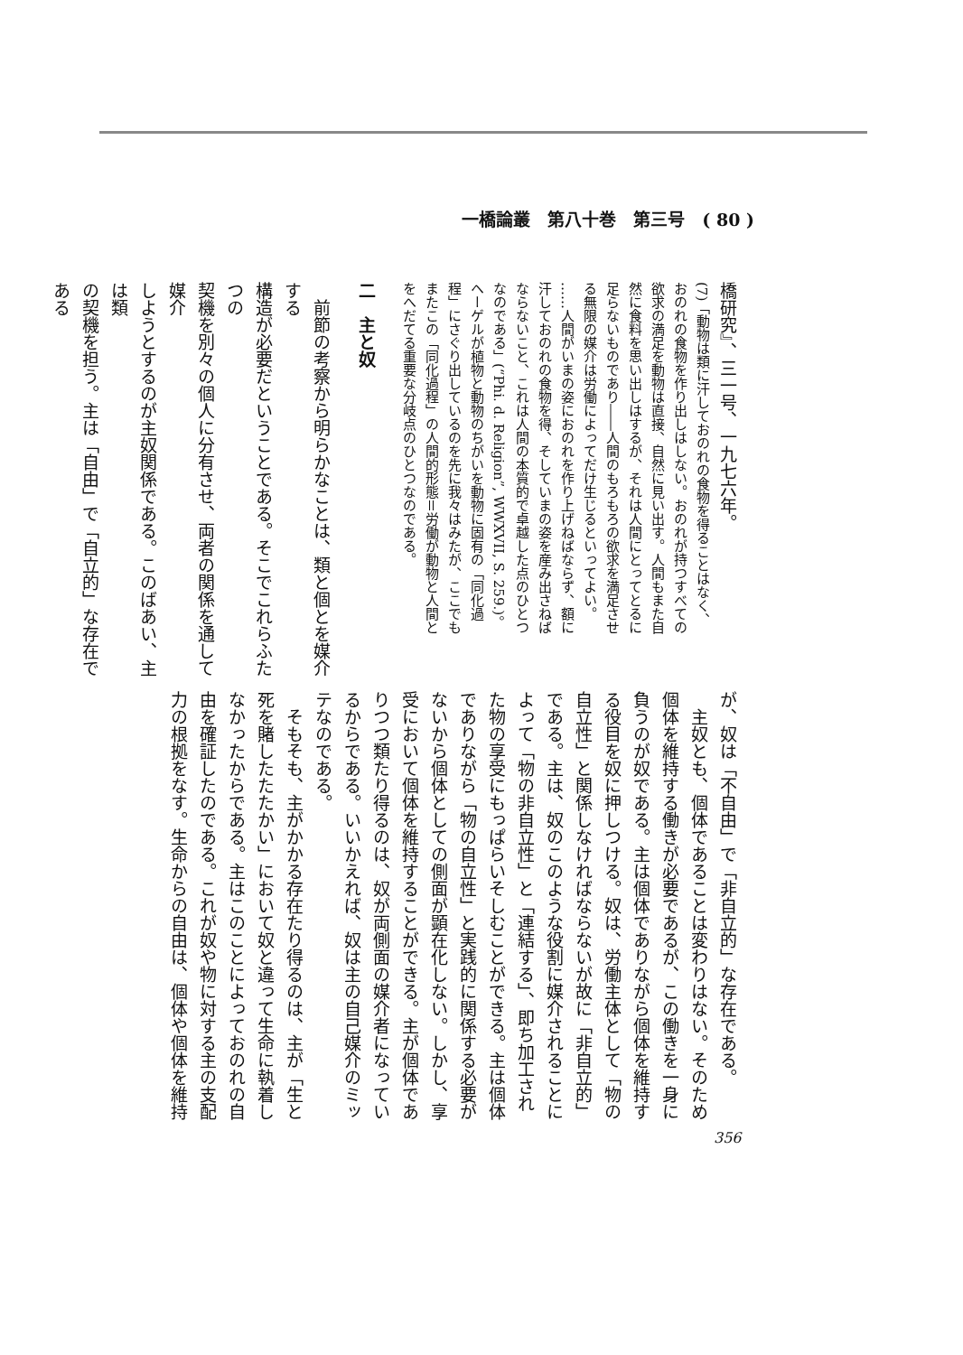一橋論叢　第八十巻　第三号　( 80 )
橋研究』、三一号、一九七六年。
(7)「動物は類に汗しておのれの食物を得ることはなく、
おのれの食物を作り出しはしない。おのれが持つすべての
欲求の満足を動物は直接、自然に見い出す。人間もまた自
然に食料を思い出しはするが、それは人間にとってとるに
足らないものであり――人間のもろもろの欲求を満足させ
る無限の媒介は労働によってだけ生じるといってよい。
……人間がいまの姿におのれを作り上げねばならず、額に
汗しておのれの食物を得、そしていまの姿を産み出さねば
ならないこと、これは人間の本質的で卓越した点のひとつ
なのである」(“Phi. d. Religion”, WWXVII, S. 259.)。
ヘーゲルが植物と動物のちがいを動物に固有の「同化過
程」にさぐり出しているのを先に我々はみたが、ここでも
またこの「同化過程」の人間的形態＝労働が動物と人間と
をへだてる重要な分岐点のひとつなのである。
二　主と奴
　前節の考察から明らかなことは、類と個とを媒介する
構造が必要だということである。そこでこれらふたつの
契機を別々の個人に分有させ、両者の関係を通して媒介
しようとするのが主奴関係である。このばあい、主は類
の契機を担う。主は「自由」で「自立的」な存在である
が、奴は「不自由」で「非自立的」な存在である。
　主奴とも、個体であることは変わりはない。そのため
個体を維持する働きが必要であるが、この働きを一身に
負うのが奴である。主は個体でありながら個体を維持す
る役目を奴に押しつける。奴は、労働主体として「物の
自立性」と関係しなければならないが故に「非自立的」
である。主は、奴のこのような役割に媒介されることに
よって「物の非自立性」と「連結する」、即ち加工され
た物の享受にもっぱらいそしむことができる。主は個体
でありながら「物の自立性」と実践的に関係する必要が
ないから個体としての側面が顕在化しない。しかし、享
受において個体を維持することができる。主が個体であ
りつつ類たり得るのは、奴が両側面の媒介者になってい
るからである。いいかえれば、奴は主の自己媒介のミッ
テなのである。
　そもそも、主がかかる存在たり得るのは、主が「生と
死を賭したたたかい」において奴と違って生命に執着し
なかったからである。主はこのことによっておのれの自
由を確証したのである。これが奴や物に対する主の支配
力の根拠をなす。生命からの自由は、個体や個体を維持
356